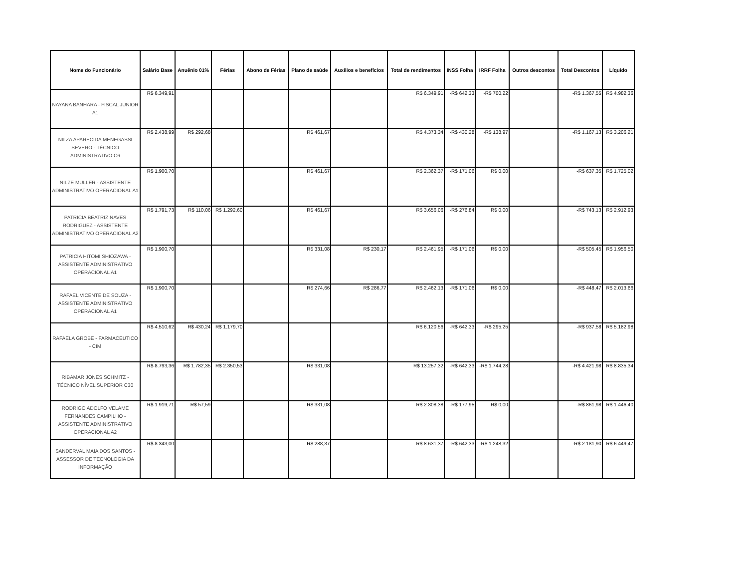| Nome do Funcionário | Salário Base | Anuênio 01% | Férias | Abono de Férias | Plano de saúde | Auxílios e benefícios | Total de rendimentos | INSS Folha | IRRF Folha | Outros descontos | Total Descontos | Líquido |
| --- | --- | --- | --- | --- | --- | --- | --- | --- | --- | --- | --- | --- |
| NAYANA BANHARA - FISCAL JUNIOR A1 | R$ 6.349,91 | | | | | | R$ 6.349,91 | -R$ 642,33 | -R$ 700,22 | | -R$ 1.367,55 | R$ 4.982,36 |
| NILZA APARECIDA MENEGASSI SEVERO - TÉCNICO ADMINISTRATIVO C6 | R$ 2.438,99 | R$ 292,68 | | | R$ 461,67 | | R$ 4.373,34 | -R$ 430,28 | -R$ 138,97 | | -R$ 1.167,13 | R$ 3.206,21 |
| NILZE MULLER - ASSISTENTE ADMINISTRATIVO OPERACIONAL A1 | R$ 1.900,70 | | | | R$ 461,67 | | R$ 2.362,37 | -R$ 171,06 | R$ 0,00 | | -R$ 637,35 | R$ 1.725,02 |
| PATRICIA BEATRIZ NAVES RODRIGUEZ - ASSISTENTE ADMINISTRATIVO OPERACIONAL A2 | R$ 1.791,73 | R$ 110,06 | R$ 1.292,60 | | R$ 461,67 | | R$ 3.656,06 | -R$ 276,84 | R$ 0,00 | | -R$ 743,13 | R$ 2.912,93 |
| PATRICIA HITOMI SHIOZAWA - ASSISTENTE ADMINISTRATIVO OPERACIONAL A1 | R$ 1.900,70 | | | | R$ 331,08 | R$ 230,17 | R$ 2.461,95 | -R$ 171,06 | R$ 0,00 | | -R$ 505,45 | R$ 1.956,50 |
| RAFAEL VICENTE DE SOUZA - ASSISTENTE ADMINISTRATIVO OPERACIONAL A1 | R$ 1.900,70 | | | | R$ 274,66 | R$ 286,77 | R$ 2.462,13 | -R$ 171,06 | R$ 0,00 | | -R$ 448,47 | R$ 2.013,66 |
| RAFAELA GROBE - FARMACEUTICO - CIM | R$ 4.510,62 | R$ 430,24 | R$ 1.179,70 | | | | R$ 6.120,56 | -R$ 642,33 | -R$ 295,25 | | -R$ 937,58 | R$ 5.182,98 |
| RIBAMAR JONES SCHMITZ - TÉCNICO NÍVEL SUPERIOR C30 | R$ 8.793,36 | R$ 1.782,35 | R$ 2.350,53 | | R$ 331,08 | | R$ 13.257,32 | -R$ 642,33 | -R$ 1.744,28 | | -R$ 4.421,98 | R$ 8.835,34 |
| RODRIGO ADOLFO VELAME FERNANDES CAMPILHO - ASSISTENTE ADMINISTRATIVO OPERACIONAL A2 | R$ 1.919,71 | R$ 57,59 | | | R$ 331,08 | | R$ 2.308,38 | -R$ 177,95 | R$ 0,00 | | -R$ 861,98 | R$ 1.446,40 |
| SANDERVAL MAIA DOS SANTOS - ASSESSOR DE TECNOLOGIA DA INFORMAÇÃO | R$ 8.343,00 | | | | R$ 288,37 | | R$ 8.631,37 | -R$ 642,33 | -R$ 1.248,32 | | -R$ 2.181,90 | R$ 6.449,47 |